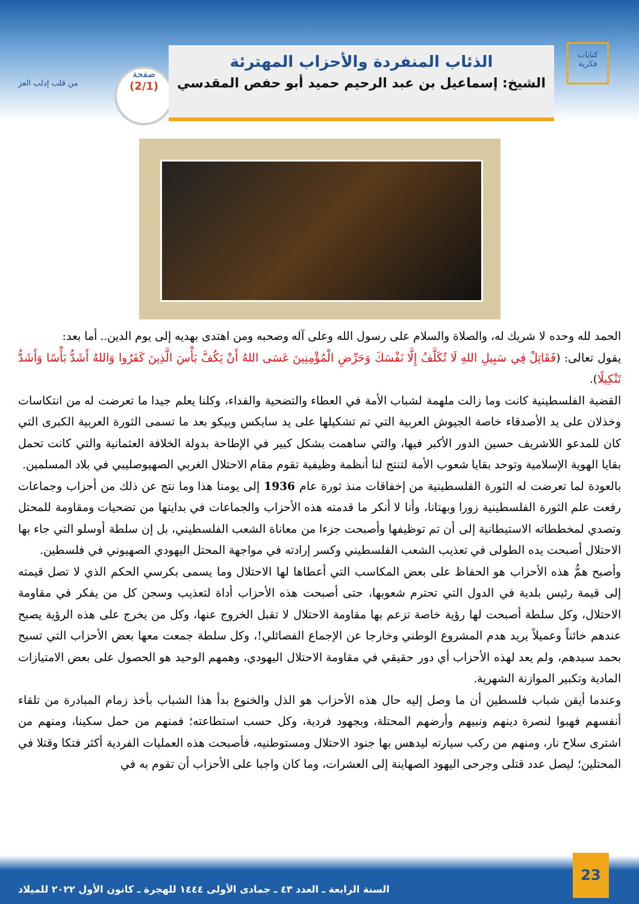من قلب إدلب العز
صفحة
(2/1)
الذئاب المنفردة والأحزاب المهترئة
الشيخ: إسماعيل بن عبد الرحيم حميد أبو حفص المقدسي
كتابات فكرية
الحمد لله وحده لا شريك له، والصلاة والسلام على رسول الله وعلى آله وصحبه ومن اهتدى بهديه إلى يوم الدين.. أما بعد:
يقول تعالى: (فَقَاتِلْ فِي سَبِيلِ اللهِ لَا تُكَلَّفُ إِلَّا نَفْسَكَ وَحَرِّضِ الْمُؤْمِنِينَ عَسَى اللهُ أَنْ يَكُفَّ بَأْسَ الَّذِينَ كَفَرُوا وَاللهُ أَشَدُّ بَأْسًا وَأَشَدُّ تَنْكِيلًا).
القضية الفلسطينية كانت وما زالت ملهمة لشباب الأمة في العطاء والتضحية والفداء، وكلنا يعلم جيدا ما تعرضت له من انتكاسات وخذلان على يد الأصدقاء خاصة الجيوش العربية التي تم تشكيلها على يد سايكس وبيكو بعد ما تسمى الثورة العربية الكبرى التي كان للمدعو اللاشريف حسين الدور الأكبر فيها، والتي ساهمت بشكل كبير في الإطاحة بدولة الخلافة العثمانية والتي كانت تحمل بقايا الهوية الإسلامية وتوحد بقايا شعوب الأمة لتنتج لنا أنظمة وظيفية تقوم مقام الاحتلال الغربي الصهيوصليبي في بلاد المسلمين.
بالعودة لما تعرضت له الثورة الفلسطينية من إخفاقات منذ ثورة عام 1936 إلى يومنا هذا وما نتج عن ذلك من أحزاب وجماعات رفعت علم الثورة الفلسطينية زورا وبهتانا، وأنا لا أنكر ما قدمته هذه الأحزاب والجماعات في بدايتها من تضحيات ومقاومة للمحتل وتصدي لمخططاته الاستيطانية إلى أن تم توظيفها وأصبحت جزءا من معاناة الشعب الفلسطيني، بل إن سلطة أوسلو التي جاء بها الاحتلال أصبحت يده الطولى في تعذيب الشعب الفلسطيني وكسر إرادته في مواجهة المحتل اليهودي الصهيوني في فلسطين.
وأصبح همُّ هذه الأحزاب هو الحفاظ على بعض المكاسب التي أعطاها لها الاحتلال وما يسمى بكرسي الحكم الذي لا تصل قيمته إلى قيمة رئيس بلدية في الدول التي تحترم شعوبها، حتى أصبحت هذه الأحزاب أداة لتعذيب وسجن كل من يفكر في مقاومة الاحتلال، وكل سلطة أصبحت لها رؤية خاصة تزعم بها مقاومة الاحتلال لا تقبل الخروج عنها، وكل من يخرج على هذه الرؤية يصبح عندهم خائناً وعميلاً يريد هدم المشروع الوطني وخارجا عن الإجماع الفصائلي!، وكل سلطة جمعت معها بعض الأحزاب التي تسبح بحمد سيدهم، ولم يعد لهذه الأحزاب أي دور حقيقي في مقاومة الاحتلال اليهودي، وهمهم الوحيد هو الحصول على بعض الامتيازات المادية وتكبير الموازنة الشهرية.
وعندما أيقن شباب فلسطين أن ما وصل إليه حال هذه الأحزاب هو الذل والخنوع بدأ هذا الشباب بأخذ زمام المبادرة من تلقاء أنفسهم فهبوا لنصرة دينهم ونبيهم وأرضهم المحتلة، وبجهود فردية، وكل حسب استطاعته؛ فمنهم من حمل سكينا، ومنهم من اشترى سلاح نار، ومنهم من ركب سيارته ليدهس بها جنود الاحتلال ومستوطنيه، فأصبحت هذه العمليات الفردية أكثر فتكا وقتلا في المحتلين؛ ليصل عدد قتلى وجرحى اليهود الصهاينة إلى العشرات، وما كان واجبا على الأحزاب أن تقوم به في
السنة الرابعة ـ العدد ٤٣ ـ جمادى الأولى ١٤٤٤ للهجرة ـ كانون الأول ٢٠٢٢ للميلاد
23